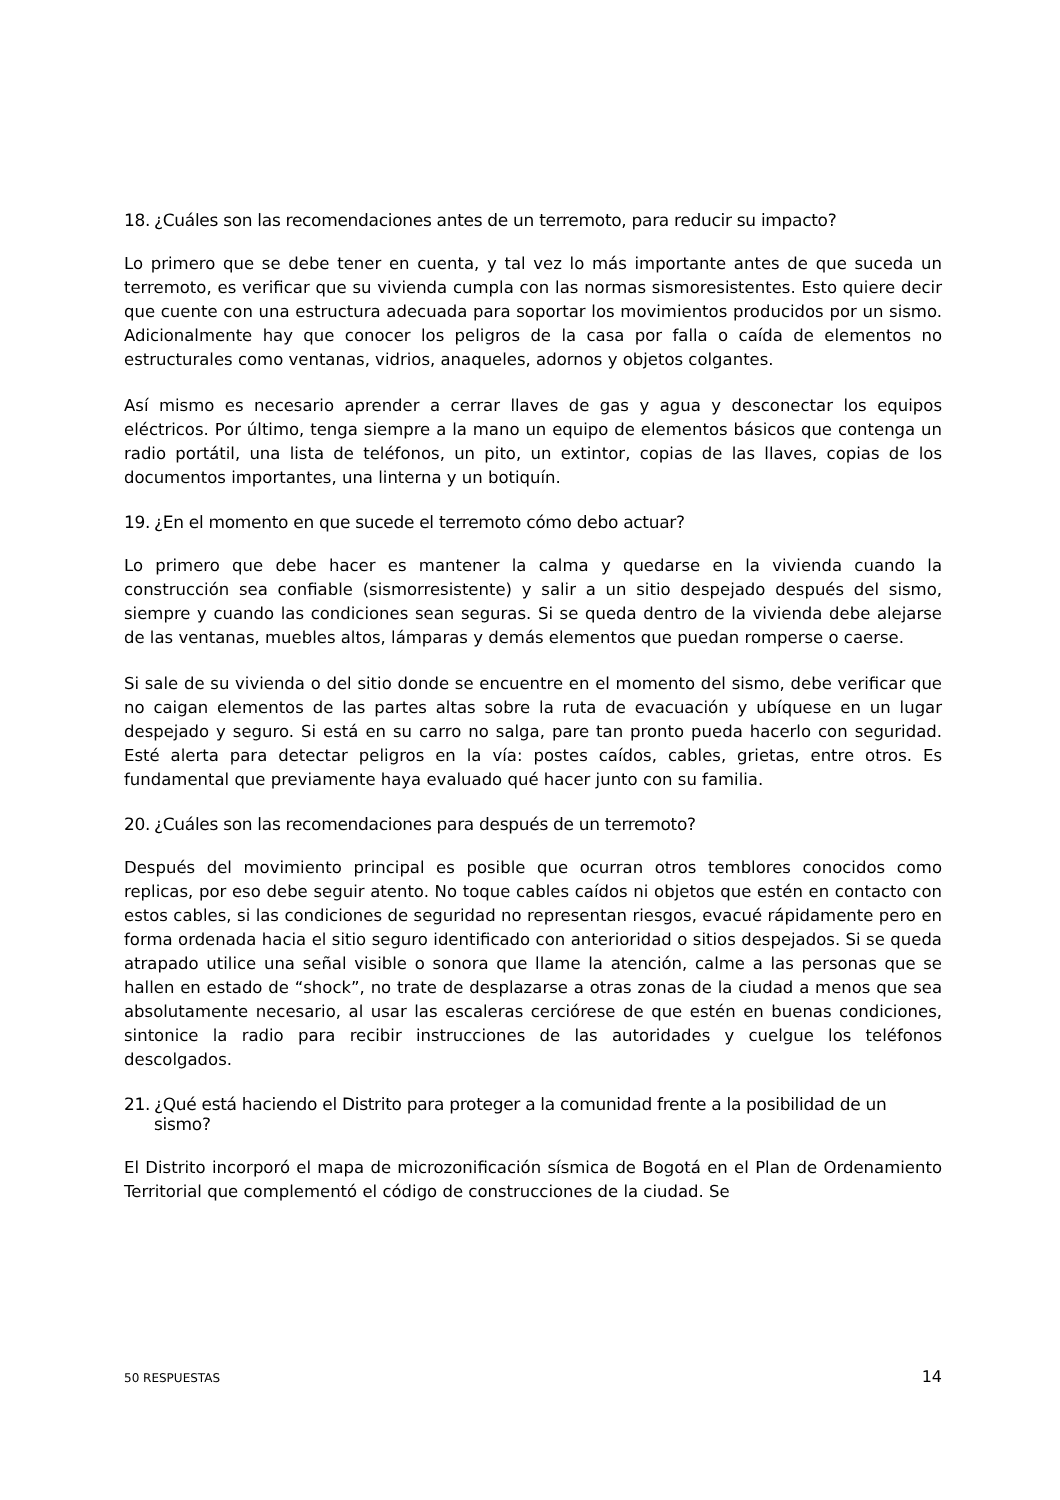18. ¿Cuáles son las recomendaciones antes de un terremoto, para reducir su impacto?
Lo primero que se debe tener en cuenta, y tal vez lo más importante antes de que suceda un terremoto, es verificar que su vivienda cumpla con las normas sismoresistentes. Esto quiere decir que cuente con una estructura adecuada para soportar los movimientos producidos por un sismo. Adicionalmente hay que conocer los peligros de la casa por falla o caída de elementos no estructurales como ventanas, vidrios, anaqueles, adornos y objetos colgantes.
Así mismo es necesario aprender a cerrar llaves de gas y agua y desconectar los equipos eléctricos. Por último, tenga siempre a la mano un equipo de elementos básicos que contenga un radio portátil, una lista de teléfonos, un pito, un extintor, copias de las llaves, copias de los documentos importantes, una linterna y un botiquín.
19. ¿En el momento en que sucede el terremoto cómo debo actuar?
Lo primero que debe hacer es mantener la calma y quedarse en la vivienda cuando la construcción sea confiable (sismorresistente) y salir a un sitio despejado después del sismo, siempre y cuando las condiciones sean seguras. Si se queda dentro de la vivienda debe alejarse de las ventanas, muebles altos, lámparas y demás elementos que puedan romperse o caerse.
Si sale de su vivienda o del sitio donde se encuentre en el momento del sismo, debe verificar que no caigan elementos de las partes altas sobre la ruta de evacuación y ubíquese en un lugar despejado y seguro. Si está en su carro no salga, pare tan pronto pueda hacerlo con seguridad. Esté alerta para detectar peligros en la vía: postes caídos, cables, grietas, entre otros. Es fundamental que previamente haya evaluado qué hacer junto con su familia.
20. ¿Cuáles son las recomendaciones para después de un terremoto?
Después del movimiento principal es posible que ocurran otros temblores conocidos como replicas, por eso debe seguir atento. No toque cables caídos ni objetos que estén en contacto con estos cables, si las condiciones de seguridad no representan riesgos, evacué rápidamente pero en forma ordenada hacia el sitio seguro identificado con anterioridad o sitios despejados. Si se queda atrapado utilice una señal visible o sonora que llame la atención, calme a las personas que se hallen en estado de “shock”, no trate de desplazarse a otras zonas de la ciudad a menos que sea absolutamente necesario, al usar las escaleras cerciórese de que estén en buenas condiciones, sintonice la radio para recibir instrucciones de las autoridades y cuelgue los teléfonos descolgados.
21. ¿Qué está haciendo el Distrito para proteger a la comunidad frente a la posibilidad de un sismo?
El Distrito incorporó el mapa de microzonificación sísmica de Bogotá en el Plan de Ordenamiento Territorial que complementó el código de construcciones de la ciudad. Se
50 RESPUESTAS 14